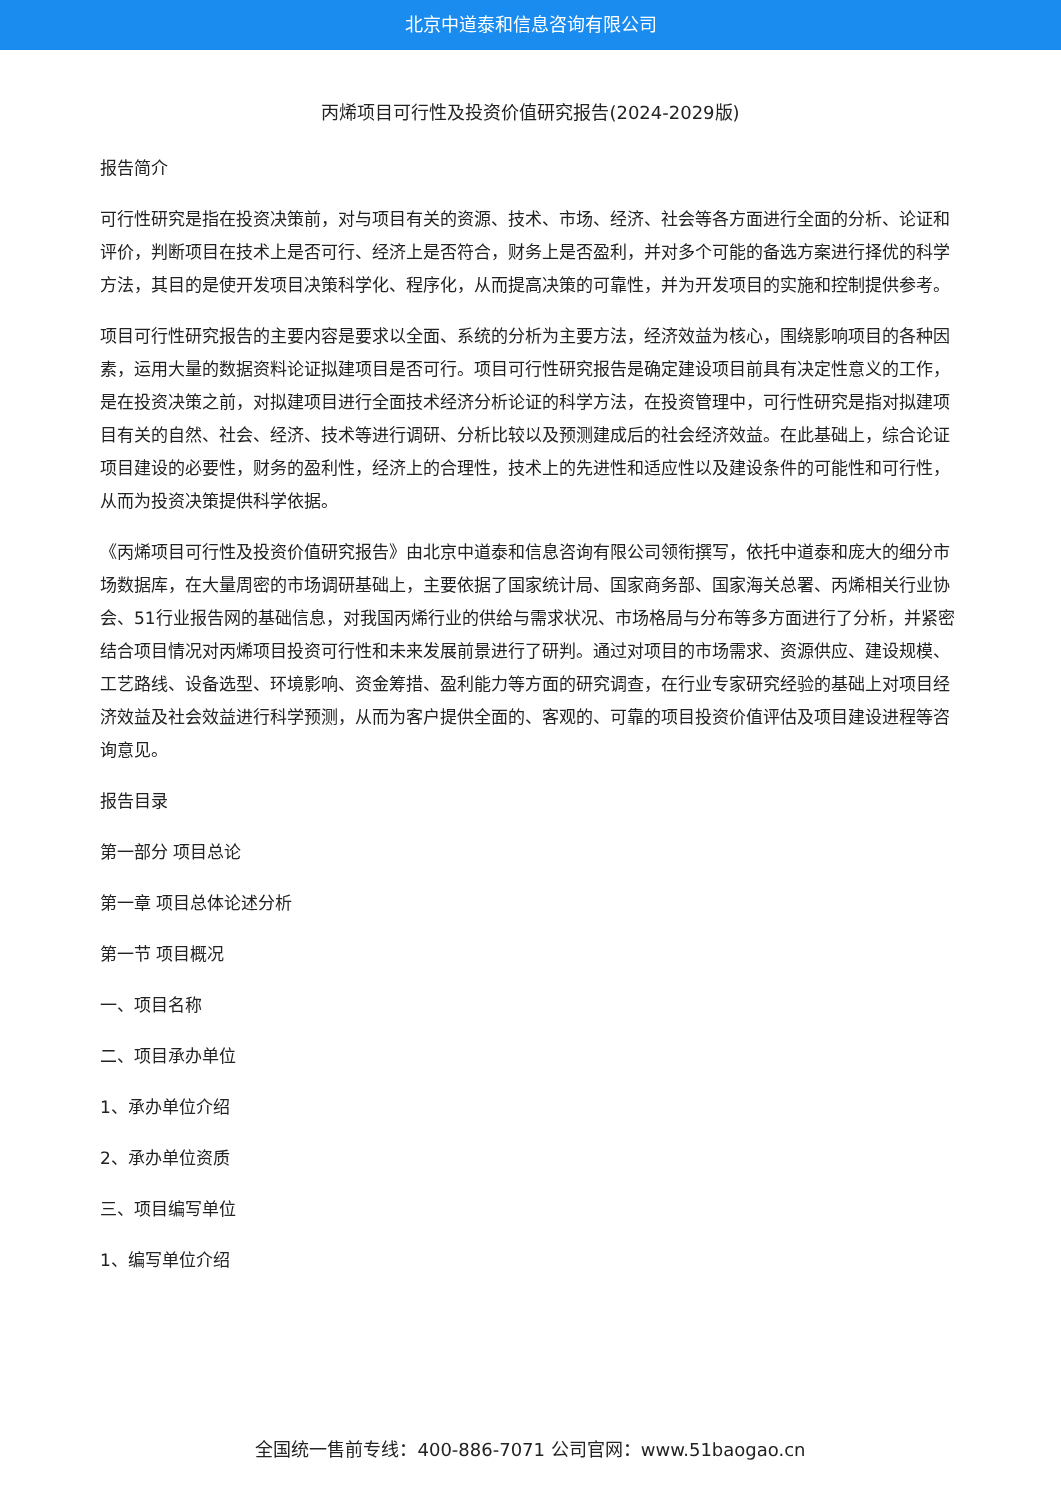北京中道泰和信息咨询有限公司
丙烯项目可行性及投资价值研究报告(2024-2029版)
报告简介
可行性研究是指在投资决策前，对与项目有关的资源、技术、市场、经济、社会等各方面进行全面的分析、论证和评价，判断项目在技术上是否可行、经济上是否符合，财务上是否盈利，并对多个可能的备选方案进行择优的科学方法，其目的是使开发项目决策科学化、程序化，从而提高决策的可靠性，并为开发项目的实施和控制提供参考。
项目可行性研究报告的主要内容是要求以全面、系统的分析为主要方法，经济效益为核心，围绕影响项目的各种因素，运用大量的数据资料论证拟建项目是否可行。项目可行性研究报告是确定建设项目前具有决定性意义的工作，是在投资决策之前，对拟建项目进行全面技术经济分析论证的科学方法，在投资管理中，可行性研究是指对拟建项目有关的自然、社会、经济、技术等进行调研、分析比较以及预测建成后的社会经济效益。在此基础上，综合论证项目建设的必要性，财务的盈利性，经济上的合理性，技术上的先进性和适应性以及建设条件的可能性和可行性，从而为投资决策提供科学依据。
《丙烯项目可行性及投资价值研究报告》由北京中道泰和信息咨询有限公司领衔撰写，依托中道泰和庞大的细分市场数据库，在大量周密的市场调研基础上，主要依据了国家统计局、国家商务部、国家海关总署、丙烯相关行业协会、51行业报告网的基础信息，对我国丙烯行业的供给与需求状况、市场格局与分布等多方面进行了分析，并紧密结合项目情况对丙烯项目投资可行性和未来发展前景进行了研判。通过对项目的市场需求、资源供应、建设规模、工艺路线、设备选型、环境影响、资金筹措、盈利能力等方面的研究调查，在行业专家研究经验的基础上对项目经济效益及社会效益进行科学预测，从而为客户提供全面的、客观的、可靠的项目投资价值评估及项目建设进程等咨询意见。
报告目录
第一部分 项目总论
第一章 项目总体论述分析
第一节 项目概况
一、项目名称
二、项目承办单位
1、承办单位介绍
2、承办单位资质
三、项目编写单位
1、编写单位介绍
全国统一售前专线：400-886-7071 公司官网：www.51baogao.cn